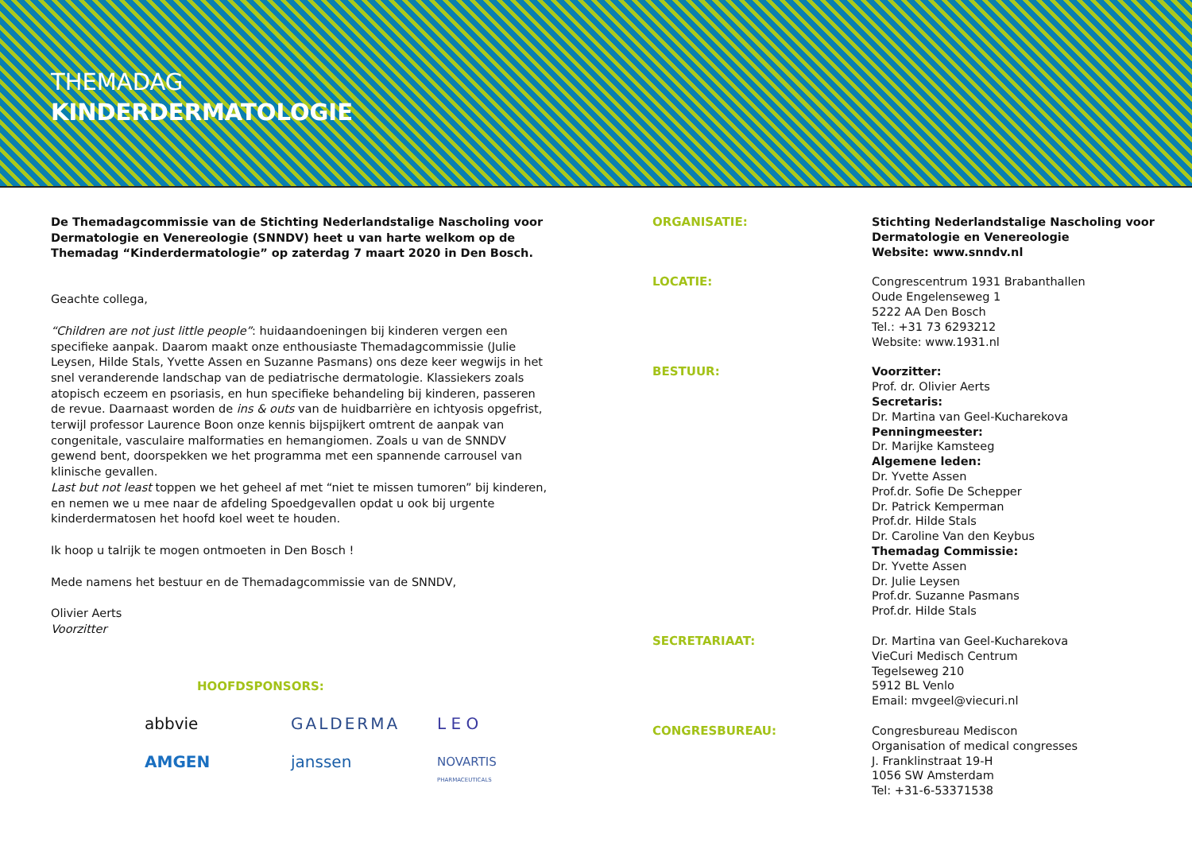THEMADAG
KINDERDERMATOLOGIE
De Themadagcommissie van de Stichting Nederlandstalige Nascholing voor Dermatologie en Venereologie (SNNDV) heet u van harte welkom op de Themadag “Kinderdermatologie” op zaterdag 7 maart 2020 in Den Bosch.
Geachte collega,
“Children are not just little people”: huidaandoeningen bij kinderen vergen een specifieke aanpak. Daarom maakt onze enthousiaste Themadagcommissie (Julie Leysen, Hilde Stals, Yvette Assen en Suzanne Pasmans) ons deze keer wegwijs in het snel veranderende landschap van de pediatrische dermatologie. Klassiekers zoals atopisch eczeem en psoriasis, en hun specifieke behandeling bij kinderen, passeren de revue. Daarnaast worden de ins & outs van de huidbarrière en ichtyosis opgefrist, terwijl professor Laurence Boon onze kennis bijspijkert omtrent de aanpak van congenitale, vasculaire malformaties en hemangiomen. Zoals u van de SNNDV gewend bent, doorspekken we het programma met een spannende carrousel van klinische gevallen.
Last but not least toppen we het geheel af met “niet te missen tumoren” bij kinderen, en nemen we u mee naar de afdeling Spoedgevallen opdat u ook bij urgente kinderdermatosen het hoofd koel weet te houden.
Ik hoop u talrijk te mogen ontmoeten in Den Bosch !
Mede namens het bestuur en de Themadagcommissie van de SNNDV,
Olivier Aerts
Voorzitter
HOOFDSPONSORS:
abbvie
GALDERMA
L E O
AMGEN
janssen
NOVARTIS
PHARMACEUTICALS
ORGANISATIE: Stichting Nederlandstalige Nascholing voor Dermatologie en Venereologie
Website: www.snndv.nl
LOCATIE: Congrescentrum 1931 Brabanthallen
Oude Engelenseweg 1
5222 AA Den Bosch
Tel.: +31 73 6293212
Website: www.1931.nl
BESTUUR: Voorzitter:
Prof. dr. Olivier Aerts
Secretaris:
Dr. Martina van Geel-Kucharekova
Penningmeester:
Dr. Marijke Kamsteeg
Algemene leden:
Dr. Yvette Assen
Prof.dr. Sofie De Schepper
Dr. Patrick Kemperman
Prof.dr. Hilde Stals
Dr. Caroline Van den Keybus
Themadag Commissie:
Dr. Yvette Assen
Dr. Julie Leysen
Prof.dr. Suzanne Pasmans
Prof.dr. Hilde Stals
SECRETARIAAT: Dr. Martina van Geel-Kucharekova
VieCuri Medisch Centrum
Tegelseweg 210
5912 BL Venlo
Email: mvgeel@viecuri.nl
CONGRESBUREAU: Congresbureau Mediscon
Organisation of medical congresses
J. Franklinstraat 19-H
1056 SW Amsterdam
Tel: +31-6-53371538